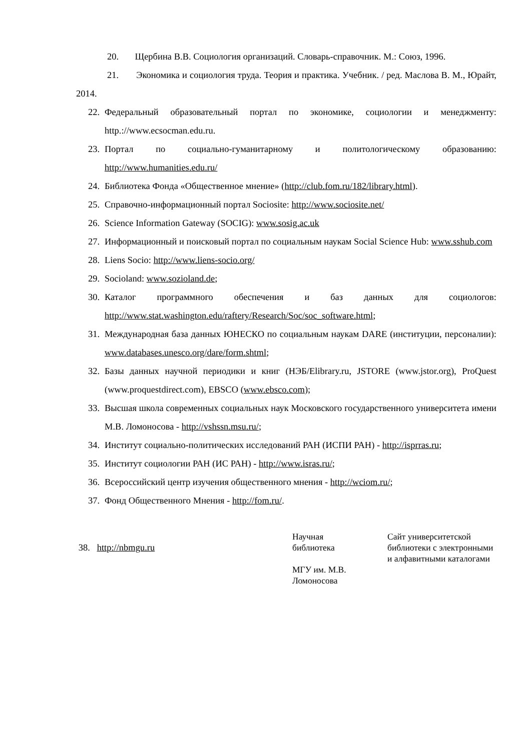20. Щербина В.В. Социология организаций. Словарь-справочник. М.: Союз, 1996.
21. Экономика и социология труда. Теория и практика. Учебник. / ред. Маслова В. М., Юрайт, 2014.
22. Федеральный образовательный портал по экономике, социологии и менеджменту: http.://www.ecsocman.edu.ru.
23. Портал по социально-гуманитарному и политологическому образованию: http://www.humanities.edu.ru/
24. Библиотека Фонда «Общественное мнение» (http://club.fom.ru/182/library.html).
25. Справочно-информационный портал Sociosite: http://www.sociosite.net/
26. Science Information Gateway (SOCIG): www.sosig.ac.uk
27. Информационный и поисковый портал по социальным наукам Social Science Hub: www.sshub.com
28. Liens Socio: http://www.liens-socio.org/
29. Socioland: www.sozioland.de;
30. Каталог программного обеспечения и баз данных для социологов: http://www.stat.washington.edu/raftery/Research/Soc/soc_software.html;
31. Международная база данных ЮНЕСКО по социальным наукам DARE (институции, персоналии): www.databases.unesco.org/dare/form.shtml;
32. Базы данных научной периодики и книг (НЭБ/Elibrary.ru, JSTORE (www.jstor.org), ProQuest (www.proquestdirect.com), EBSCO (www.ebsco.com);
33. Высшая школа современных социальных наук Московского государственного университета имени М.В. Ломоносова - http://vshssn.msu.ru/;
34. Институт социально-политических исследований РАН (ИСПИ РАН) - http://isprras.ru;
35. Институт социологии РАН (ИС РАН) - http://www.isras.ru/;
36. Всероссийский центр изучения общественного мнения - http://wciom.ru/;
37. Фонд Общественного Мнения - http://fom.ru/.
| 38. http://nbmgu.ru | Научная библиотека МГУ им. М.В. Ломоносова | Сайт университетской библиотеки с электронными и алфавитными каталогами |